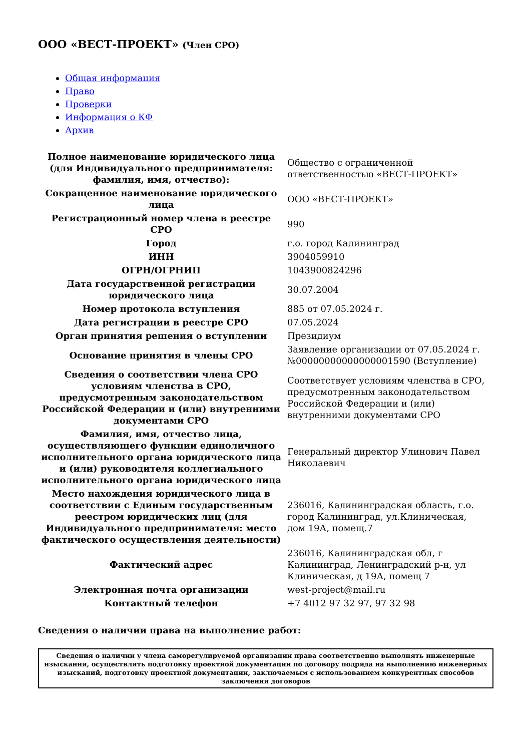ООО «ВЕСТ-ПРОЕКТ» (Член СРО)
Общая информация
Право
Проверки
Информация о КФ
Архив
| Полное наименование юридического лица (для Индивидуального предпринимателя: фамилия, имя, отчество): | Общество с ограниченной ответственностью «ВЕСТ-ПРОЕКТ» |
| Сокращенное наименование юридического лица | ООО «ВЕСТ-ПРОЕКТ» |
| Регистрационный номер члена в реестре СРО | 990 |
| Город | г.о. город Калининград |
| ИНН | 3904059910 |
| ОГРН/ОГРНИП | 1043900824296 |
| Дата государственной регистрации юридического лица | 30.07.2004 |
| Номер протокола вступления | 885 от 07.05.2024 г. |
| Дата регистрации в реестре СРО | 07.05.2024 |
| Орган принятия решения о вступлении | Президиум |
| Основание принятия в члены СРО | Заявление организации от 07.05.2024 г. №00000000000000001590 (Вступление) |
| Сведения о соответствии члена СРО условиям членства в СРО, предусмотренным законодательством Российской Федерации и (или) внутренними документами СРО | Соответствует условиям членства в СРО, предусмотренным законодательством Российской Федерации и (или) внутренними документами СРО |
| Фамилия, имя, отчество лица, осуществляющего функции единоличного исполнительного органа юридического лица и (или) руководителя коллегиального исполнительного органа юридического лица | Генеральный директор Улинович Павел Николаевич |
| Место нахождения юридического лица в соответствии с Единым государственным реестром юридических лиц (для Индивидуального предпринимателя: место фактического осуществления деятельности) | 236016, Калининградская область, г.о. город Калининград, ул.Клиническая, дом 19А, помещ.7 |
| Фактический адрес | 236016, Калининградская обл, г Калининград, Ленинградский р-н, ул Клиническая, д 19А, помещ 7 |
| Электронная почта организации | west-project@mail.ru |
| Контактный телефон | +7 4012 97 32 97, 97 32 98 |
Сведения о наличии права на выполнение работ:
| Сведения о наличии у члена саморегулируемой организации права соответственно выполнять инженерные изыскания, осуществлять подготовку проектной документации по договору подряда на выполнению инженерных изысканий, подготовку проектной документации, заключаемым с использованием конкурентных способов заключения договоров |
| --- |